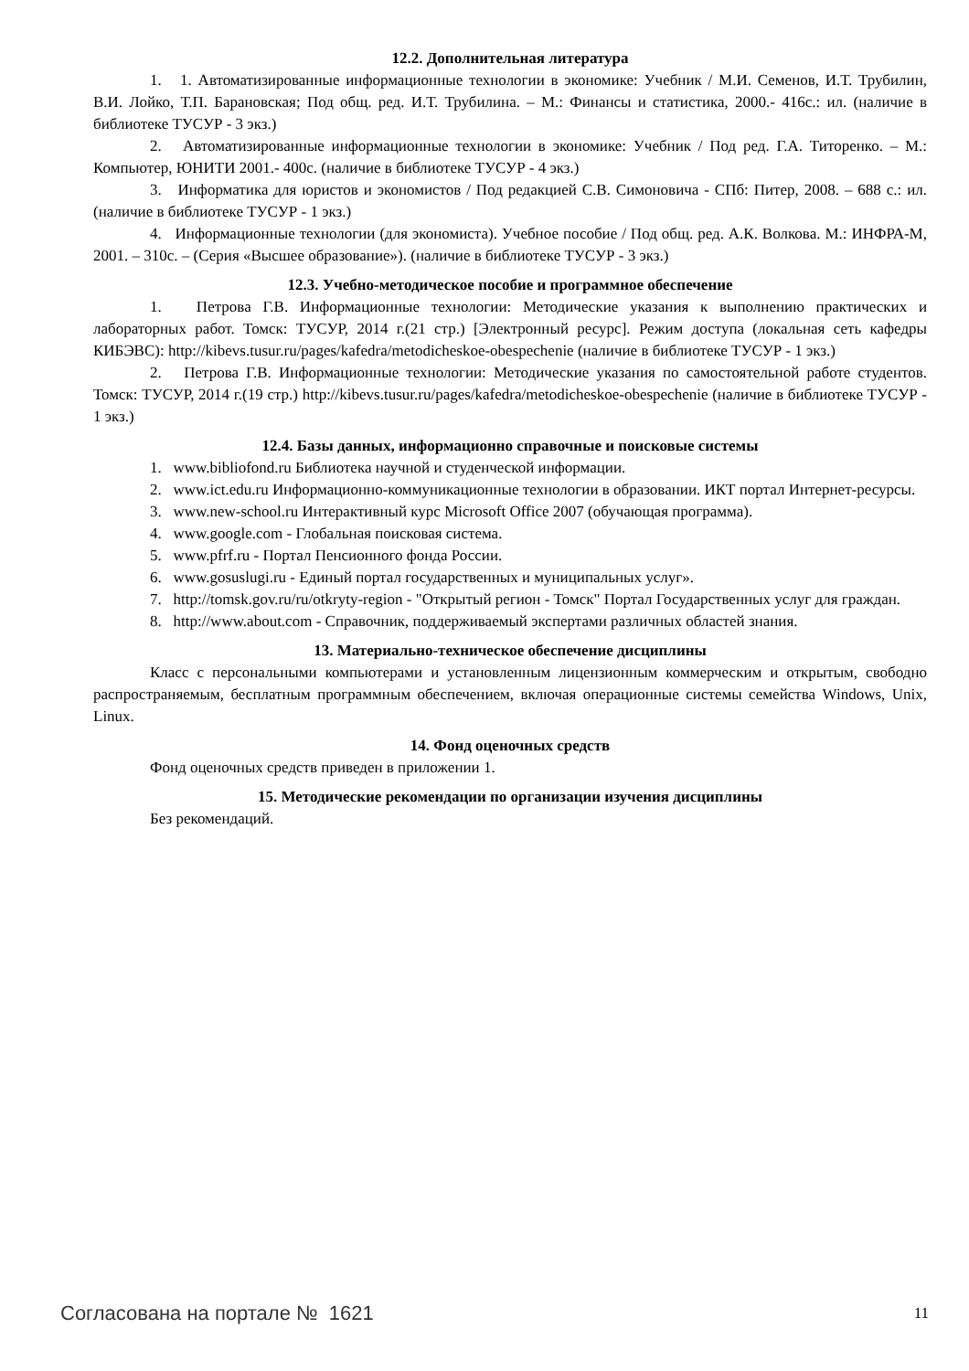12.2. Дополнительная литература
1. 1. Автоматизированные информационные технологии в экономике: Учебник / М.И. Семенов, И.Т. Трубилин, В.И. Лойко, Т.П. Барановская; Под общ. ред. И.Т. Трубилина. – М.: Финансы и статистика, 2000.- 416с.: ил. (наличие в библиотеке ТУСУР - 3 экз.)
2. Автоматизированные информационные технологии в экономике: Учебник / Под ред. Г.А. Титоренко. – М.: Компьютер, ЮНИТИ 2001.- 400с. (наличие в библиотеке ТУСУР - 4 экз.)
3. Информатика для юристов и экономистов / Под редакцией С.В. Симоновича - СПб: Питер, 2008. – 688 с.: ил. (наличие в библиотеке ТУСУР - 1 экз.)
4. Информационные технологии (для экономиста). Учебное пособие / Под общ. ред. А.К. Волкова. М.: ИНФРА-М, 2001. – 310с. – (Серия «Высшее образование»). (наличие в библиотеке ТУСУР - 3 экз.)
12.3. Учебно-методическое пособие и программное обеспечение
1. Петрова Г.В. Информационные технологии: Методические указания к выполнению практических и лабораторных работ. Томск: ТУСУР, 2014 г.(21 стр.) [Электронный ресурс]. Режим доступа (локальная сеть кафедры КИБЭВС): http://kibevs.tusur.ru/pages/kafedra/metodicheskoe-obespechenie (наличие в библиотеке ТУСУР - 1 экз.)
2. Петрова Г.В. Информационные технологии: Методические указания по самостоятельной работе студентов. Томск: ТУСУР, 2014 г.(19 стр.) http://kibevs.tusur.ru/pages/kafedra/metodicheskoe-obespechenie (наличие в библиотеке ТУСУР - 1 экз.)
12.4. Базы данных, информационно справочные и поисковые системы
1. www.bibliofond.ru Библиотека научной и студенческой информации.
2. www.ict.edu.ru Информационно-коммуникационные технологии в образовании. ИКТ портал Интернет-ресурсы.
3. www.new-school.ru Интерактивный курс Microsoft Office 2007 (обучающая программа).
4. www.google.com - Глобальная поисковая система.
5. www.pfrf.ru - Портал Пенсионного фонда России.
6. www.gosuslugi.ru - Единый портал государственных и муниципальных услуг».
7. http://tomsk.gov.ru/ru/otkryty-region - "Открытый регион - Томск" Портал Государственных услуг для граждан.
8. http://www.about.com - Справочник, поддерживаемый экспертами различных областей знания.
13. Материально-техническое обеспечение дисциплины
Класс с персональными компьютерами и установленным лицензионным коммерческим и открытым, свободно распространяемым, бесплатным программным обеспечением, включая операционные системы семейства Windows, Unix, Linux.
14. Фонд оценочных средств
Фонд оценочных средств приведен в приложении 1.
15. Методические рекомендации по организации изучения дисциплины
Без рекомендаций.
Согласована на портале № 1621 11